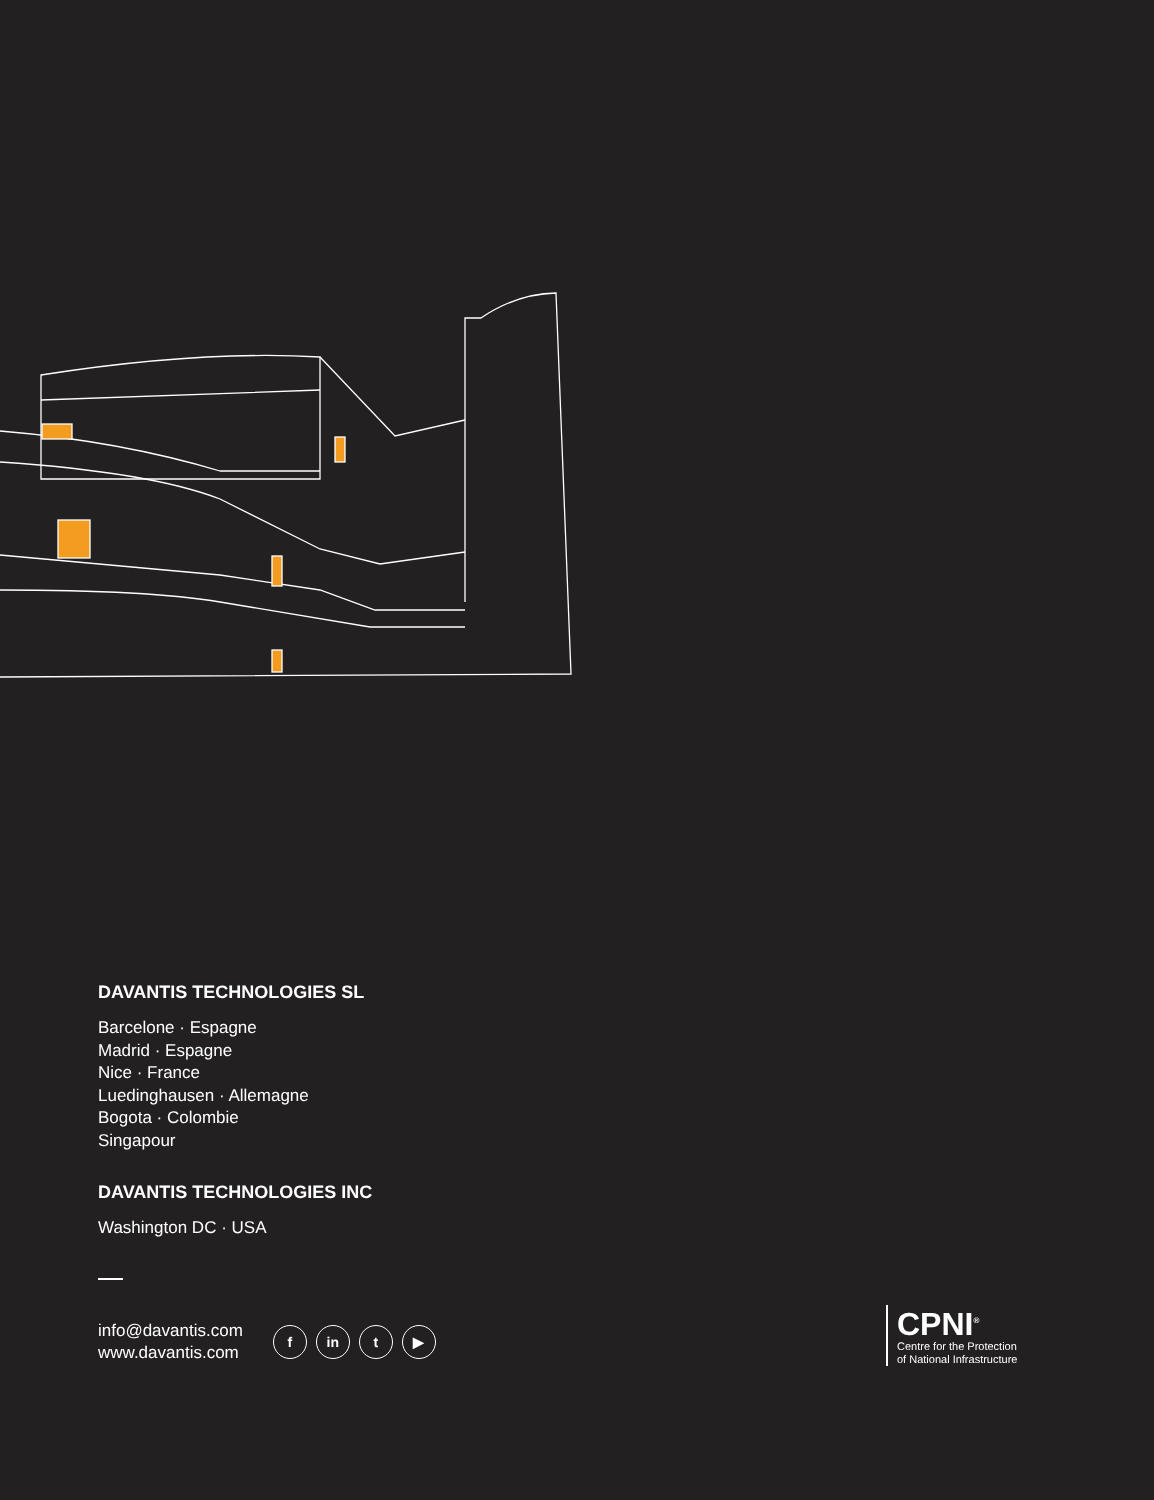DAVANTIS TECHNOLOGIES SL
Barcelone · Espagne
Madrid · Espagne
Nice · France
Luedinghausen · Allemagne
Bogota · Colombie
Singapour
DAVANTIS TECHNOLOGIES INC
Washington DC · USA
info@davantis.com
www.davantis.com
f in t ▶
CPNI<sup>®</sup>
Centre for the Protection
of National Infrastructure